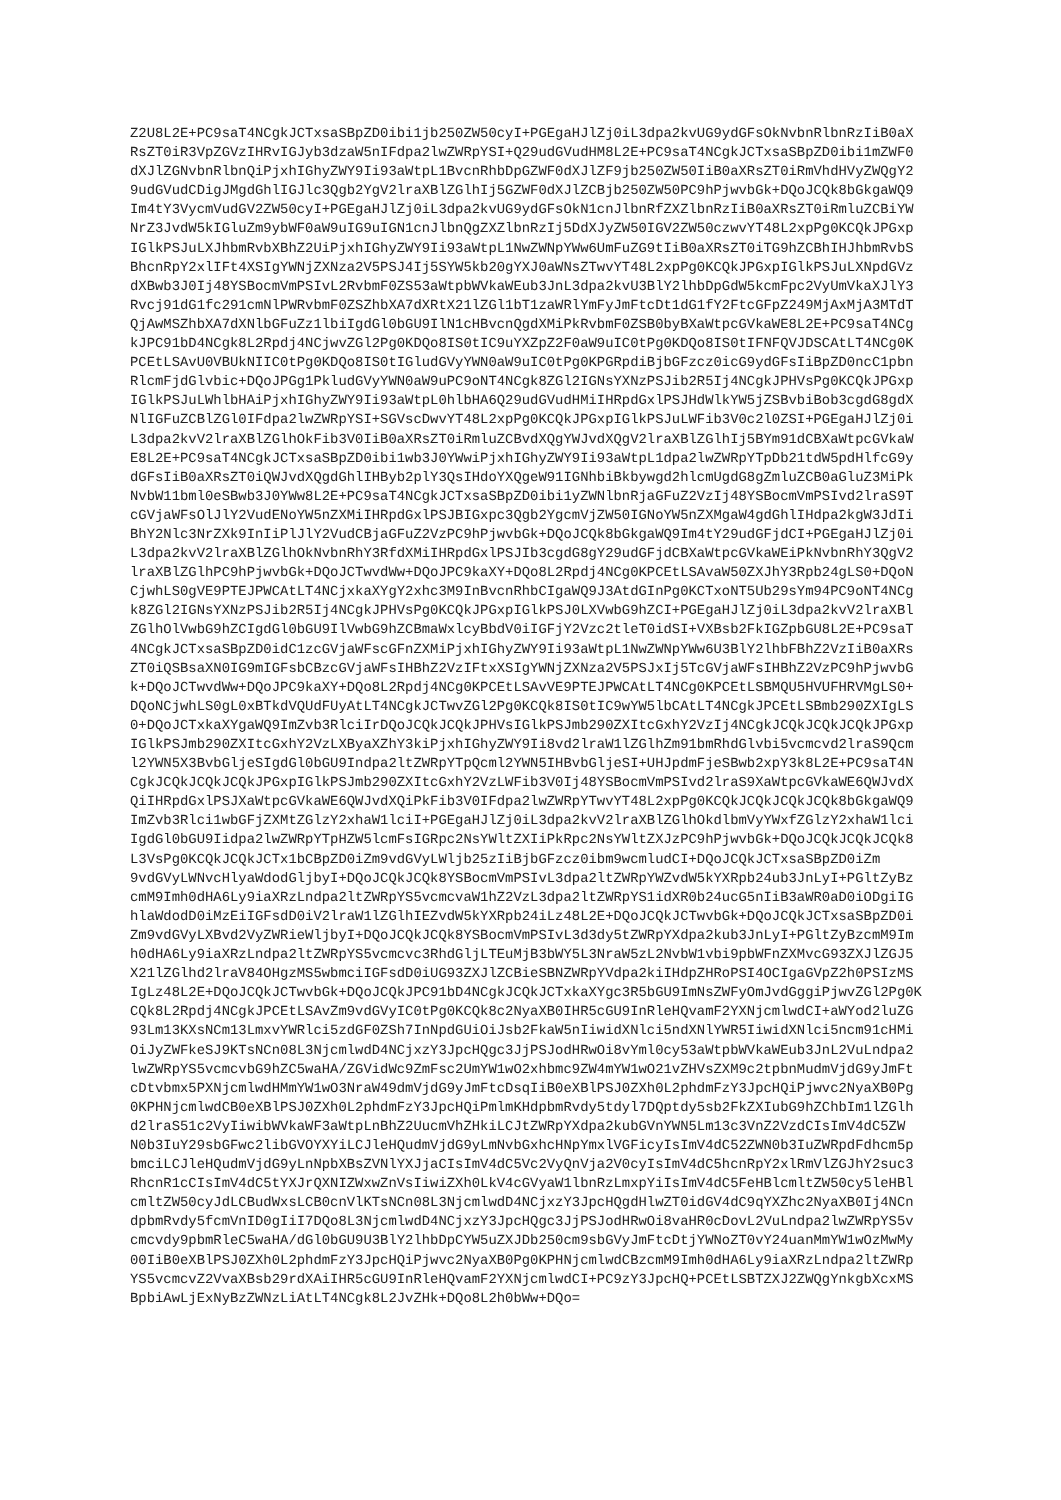Z2U8L2E+PC9saT4NCgkJCTxsaSBpZD0ibi1jb250ZW50cyI+PGEgaHJlZj0iL3dpa2kvUG9ydGFsOkNvbnRlbnRzIiB0aX
RsZT0iR3VpZGVzIHRvIGJyb3dzaW5nIFdpa2lwZWRpYSI+Q29udGVudHM8L2E+PC9saT4NCgkJCTxsaSBpZD0ibi1mZWF0
dXJlZGNvbnRlbnQiPjxhIGhyZWY9Ii93aWtpL1BvcnRhbDpGZWF0dXJlZF9jb250ZW50IiB0aXRsZT0iRmVhdHVyZWQgY2
9udGVudCDigJMgdGhlIGJlc3Qgb2YgV2lraXBlZGlhIj5GZWF0dXJlZCBjb250ZW50PC9hPjwvbGk+DQoJCQk8bGkgaWQ9
Im4tY3VycmVudGV2ZW50cyI+PGEgaHJlZj0iL3dpa2kvUG9ydGFsOkN1cnJlbnRfZXZlbnRzIiB0aXRsZT0iRmluZCBiYW
NrZ3JvdW5kIGluZm9ybWF0aW9uIG9uIGN1cnJlbnQgZXZlbnRzIj5DdXJyZW50IGV2ZW50czwvYT48L2xpPg0KCQkJPGxp
IGlkPSJuLXJhbmRvbXBhZ2UiPjxhIGhyZWY9Ii93aWtpL1NwZWNpYWw6UmFuZG9tIiB0aXRsZT0iTG9hZCBhIHJhbmRvbS
BhcnRpY2xlIFt4XSIgYWNjZXNza2V5PSJ4Ij5SYW5kb20gYXJ0aWNsZTwvYT48L2xpPg0KCQkJPGxpIGlkPSJuLXNpdGVz
dXBwb3J0Ij48YSBocmVmPSIvL2RvbmF0ZS53aWtpbWVkaWEub3JnL3dpa2kvU3BlY2lhbDpGdW5kcmFpc2VyUmVkaXJlY3
Rvcj91dG1fc291cmNlPWRvbmF0ZSZhbXA7dXRtX21lZGl1bT1zaWRlYmFyJmFtcDt1dG1fY2FtcGFpZ249MjAxMjA3MTdT
QjAwMSZhbXA7dXNlbGFuZz1lbiIgdGl0bGU9IlN1cHBvcnQgdXMiPkRvbmF0ZSB0byBXaWtpcGVkaWE8L2E+PC9saT4NCg
kJPC91bD4NCgk8L2Rpdj4NCjwvZGl2Pg0KDQo8IS0tIC9uYXZpZ2F0aW9uIC0tPg0KDQo8IS0tIFNFQVJDSCAtLT4NCg0K
PCEtLSAvU0VBUkNIIC0tPg0KDQo8IS0tIGludGVyYWN0aW9uIC0tPg0KPGRpdiBjbGFzcz0icG9ydGFsIiBpZD0ncC1pbn
RlcmFjdGlvbic+DQoJPGg1PkludGVyYWN0aW9uPC9oNT4NCgk8ZGl2IGNsYXNzPSJib2R5Ij4NCgkJPHVsPg0KCQkJPGxp
IGlkPSJuLWhlbHAiPjxhIGhyZWY9Ii93aWtpL0hlbHA6Q29udGVudHMiIHRpdGxlPSJHdWlkYW5jZSBvbiBob3cgdG8gdX
NlIGFuZCBlZGl0IFdpa2lwZWRpYSI+SGVscDwvYT48L2xpPg0KCQkJPGxpIGlkPSJuLWFib3V0c2l0ZSI+PGEgaHJlZj0i
L3dpa2kvV2lraXBlZGlhOkFib3V0IiB0aXRsZT0iRmluZCBvdXQgYWJvdXQgV2lraXBlZGlhIj5BYm91dCBXaWtpcGVkaW
E8L2E+PC9saT4NCgkJCTxsaSBpZD0ibi1wb3J0YWwiPjxhIGhyZWY9Ii93aWtpL1dpa2lwZWRpYTpDb21tdW5pdHlfcG9y
dGFsIiB0aXRsZT0iQWJvdXQgdGhlIHByb2plY3QsIHdoYXQgeW91IGNhbiBkbywgd2hlcmUgdG8gZmluZCB0aGluZ3MiPk
NvbW11bml0eSBwb3J0YWw8L2E+PC9saT4NCgkJCTxsaSBpZD0ibi1yZWNlbnRjaGFuZ2VzIj48YSBocmVmPSIvd2lraS9T
cGVjaWFsOlJlY2VudENoYW5nZXMiIHRpdGxlPSJBIGxpc3Qgb2YgcmVjZW50IGNoYW5nZXMgaW4gdGhlIHdpa2kgW3JdIi
BhY2Nlc3NrZXk9InIiPlJlY2VudCBjaGFuZ2VzPC9hPjwvbGk+DQoJCQk8bGkgaWQ9Im4tY29udGFjdCI+PGEgaHJlZj0i
L3dpa2kvV2lraXBlZGlhOkNvbnRhY3RfdXMiIHRpdGxlPSJIb3cgdG8gY29udGFjdCBXaWtpcGVkaWEiPkNvbnRhY3QgV2
lraXBlZGlhPC9hPjwvbGk+DQoJCTwvdWw+DQoJPC9kaXY+DQo8L2Rpdj4NCg0KPCEtLSAvaW50ZXJhY3Rpb24gLS0+DQoN
CjwhLS0gVE9PTEJPWCAtLT4NCjxkaXYgY2xhc3M9InBvcnRhbCIgaWQ9J3AtdGInPg0KCTxoNT5Ub29sYm94PC9oNT4NCg
k8ZGl2IGNsYXNzPSJib2R5Ij4NCgkJPHVsPg0KCQkJPGxpIGlkPSJ0LXVwbG9hZCI+PGEgaHJlZj0iL3dpa2kvV2lraXBl
ZGlhOlVwbG9hZCIgdGl0bGU9IlVwbG9hZCBmaWxlcyBbdV0iIGFjY2Vzc2tleT0idSI+VXBsb2FkIGZpbGU8L2E+PC9saT
4NCgkJCTxsaSBpZD0idC1zcGVjaWFscGFnZXMiPjxhIGhyZWY9Ii93aWtpL1NwZWNpYWw6U3BlY2lhbFBhZ2VzIiB0aXRs
ZT0iQSBsaXN0IG9mIGFsbCBzcGVjaWFsIHBhZ2VzIFtxXSIgYWNjZXNza2V5PSJxIj5TcGVjaWFsIHBhZ2VzPC9hPjwvbG
k+DQoJCTwvdWw+DQoJPC9kaXY+DQo8L2Rpdj4NCg0KPCEtLSAvVE9PTEJPWCAtLT4NCg0KPCEtLSBMQU5HVUFHRVMgLS0+
DQoNCjwhLS0gL0xBTkdVQUdFUyAtLT4NCgkJCTwvZGl2Pg0KCQk8IS0tIC9wYW5lbCAtLT4NCgkJPCEtLSBmb290ZXIgLS
0+DQoJCTxkaXYgaWQ9ImZvb3RlciIrDQoJCQkJCQkJPHVsIGlkPSJmb290ZXItcGxhY2VzIj4NCgkJCQkJCQkJCQkJPGxp
IGlkPSJmb290ZXItcGxhY2VzLXByaXZhY3kiPjxhIGhyZWY9Ii8vd2lraW1lZGlhZm91bmRhdGlvbi5vcmcvd2lraS9Qcm
l2YWN5X3BvbGljeSIgdGl0bGU9Indpa2ltZWRpYTpQcml2YWN5IHBvbGljeSI+UHJpdmFjeSBwb2xpY3k8L2E+PC9saT4N
CgkJCQkJCQkJCQkJPGxpIGlkPSJmb290ZXItcGxhY2VzLWFib3V0Ij48YSBocmVmPSIvd2lraS9XaWtpcGVkaWE6QWJvdX
QiIHRpdGxlPSJXaWtpcGVkaWE6QWJvdXQiPkFib3V0IFdpa2lwZWRpYTwvYT48L2xpPg0KCQkJCQkJCQkJCQk8bGkgaWQ9
ImZvb3Rlci1wbGFjZXMtZGlzY2xhaW1lciI+PGEgaHJlZj0iL3dpa2kvV2lraXBlZGlhOkdlbmVyYWxfZGlzY2xhaW1lci
IgdGl0bGU9Iidpa2lwZWRpYTpHZW5lcmFsIGRpc2NsYWltZXIiPkRpc2NsYWltZXJzPC9hPjwvbGk+DQoJCQkJCQkJCQk8
L3VsPg0KCQkJCQkJCTx1bCBpZD0iZm9vdGVyLWljb25zIiBjbGFzcz0ibm9wcmludCI+DQoJCQkJCTxsaSBpZD0iZm
9vdGVyLWNvcHlyaWdodGljbyI+DQoJCQkJCQk8YSBocmVmPSIvL3dpa2ltZWRpYWZvdW5kYXRpb24ub3JnLyI+PGltZyBz
cmM9Imh0dHA6Ly9iaXRzLndpa2ltZWRpYS5vcmcvaW1hZ2VzL3dpa2ltZWRpYS1idXR0b24ucG5nIiB3aWR0aD0iODgiIG
hlaWdodD0iMzEiIGFsdD0iV2lraW1lZGlhIEZvdW5kYXRpb24iLz48L2E+DQoJCQkJCTwvbGk+DQoJCQkJCTxsaSBpZD0i
Zm9vdGVyLXBvd2VyZWRieWljbyI+DQoJCQkJCQk8YSBocmVmPSIvL3d3dy5tZWRpYXdpa2kub3JnLyI+PGltZyBzcmM9Im
h0dHA6Ly9iaXRzLndpa2ltZWRpYS5vcmcvc3RhdGljLTEuMjB3bWY5L3NraW5zL2NvbW1vbi9pbWFnZXMvcG93ZXJlZGJ5
X21lZGlhd2lraV84OHgzMS5wbmciIGFsdD0iUG93ZXJlZCBieSBNZWRpYVdpa2kiIHdpZHRoPSI4OCIgaGVpZ2h0PSIzMS
IgLz48L2E+DQoJCQkJCTwvbGk+DQoJCQkJPC91bD4NCgkJCQkJCTxkaXYgc3R5bGU9ImNsZWFyOmJvdGggiPjwvZGl2Pg0K
CQk8L2Rpdj4NCgkJPCEtLSAvZm9vdGVyIC0tPg0KCQk8c2NyaXB0IHR5cGU9InRleHQvamF2YXNjcmlwdCI+aWYod2luZG
93Lm13KXsNCm13LmxvYWRlci5zdGF0ZSh7InNpdGUiOiJsb2FkaW5nIiwidXNlci5ndXNlYWR5IiwidXNlci5ncm91cHMi
OiJyZWFkeSJ9KTsNCn08L3NjcmlwdD4NCjxzY3JpcHQgc3JjPSJodHRwOi8vYml0cy53aWtpbWVkaWEub3JnL2VuLndpa2
lwZWRpYS5vcmcvbG9hZC5waHA/ZGVidWc9ZmFsc2UmYW1wO2xhbmc9ZW4mYW1wO21vZHVsZXM9c2tpbnMudmVjdG9yJmFt
cDtvbmx5PXNjcmlwdHMmYW1wO3NraW49dmVjdG9yJmFtcDsqIiB0eXBlPSJ0ZXh0L2phdmFzY3JpcHQiPjwvc2NyaXB0Pg
0KPHNjcmlwdCB0eXBlPSJ0ZXh0L2phdmFzY3JpcHQiPmlmKHdpbmRvdy5tdyl7DQptdy5sb2FkZXIubG9hZChbIm1lZGlh
d2lraS51c2VyIiwibWVkaWF3aWtpLnBhZ2UucmVhZHkiLCJtZWRpYXdpa2kubGVnYWN5Lm13c3VnZ2VzdCIsImV4dC5ZW
N0b3IuY29sbGFwc2libGVOYXYiLCJleHQudmVjdG9yLmNvbGxhcHNpYmxlVGFicyIsImV4dC52ZWN0b3IuZWRpdFdhcm5p
bmciLCJleHQudmVjdG9yLnNpbXBsZVNlYXJjaCIsImV4dC5Vc2VyQnVja2V0cyIsImV4dC5hcnRpY2xlRmVlZGJhY2suc3
RhcnR1cCIsImV4dC5tYXJrQXNIZWxwZnVsIiwiZXh0LkV4cGVyaW1lbnRzLmxpYiIsImV4dC5FeHBlcmltZW50cy5leHBl
cmltZW50cyJdLCBudWxsLCB0cnVlKTsNCn08L3NjcmlwdD4NCjxzY3JpcHQgdHlwZT0idGV4dC9qYXZhc2NyaXB0Ij4NCn
dpbmRvdy5fcmVnID0gIiI7DQo8L3NjcmlwdD4NCjxzY3JpcHQgc3JjPSJodHRwOi8vaHR0cDovL2VuLndpa2lwZWRpYS5v
cmcvdy9pbmRleC5waHA/dGl0bGU9U3BlY2lhbDpCYW5uZXJDb250cm9sbGVyJmFtcDtjYWNoZT0vY24uanMmYW1wOzMwMy
00IiB0eXBlPSJ0ZXh0L2phdmFzY3JpcHQiPjwvc2NyaXB0Pg0KPHNjcmlwdCBzcmM9Imh0dHA6Ly9iaXRzLndpa2ltZWRp
YS5vcmcvZ2VvaXBsb29rdXAiIHR5cGU9InRleHQvamF2YXNjcmlwdCI+PC9zY3JpcHQ+PCEtLSBTZXJ2ZWQgYnkgbXcxMS
BpbiAwLjExNyBzZWNzLiAtLT4NCgk8L2JvZHk+DQo8L2h0bWw+DQo=